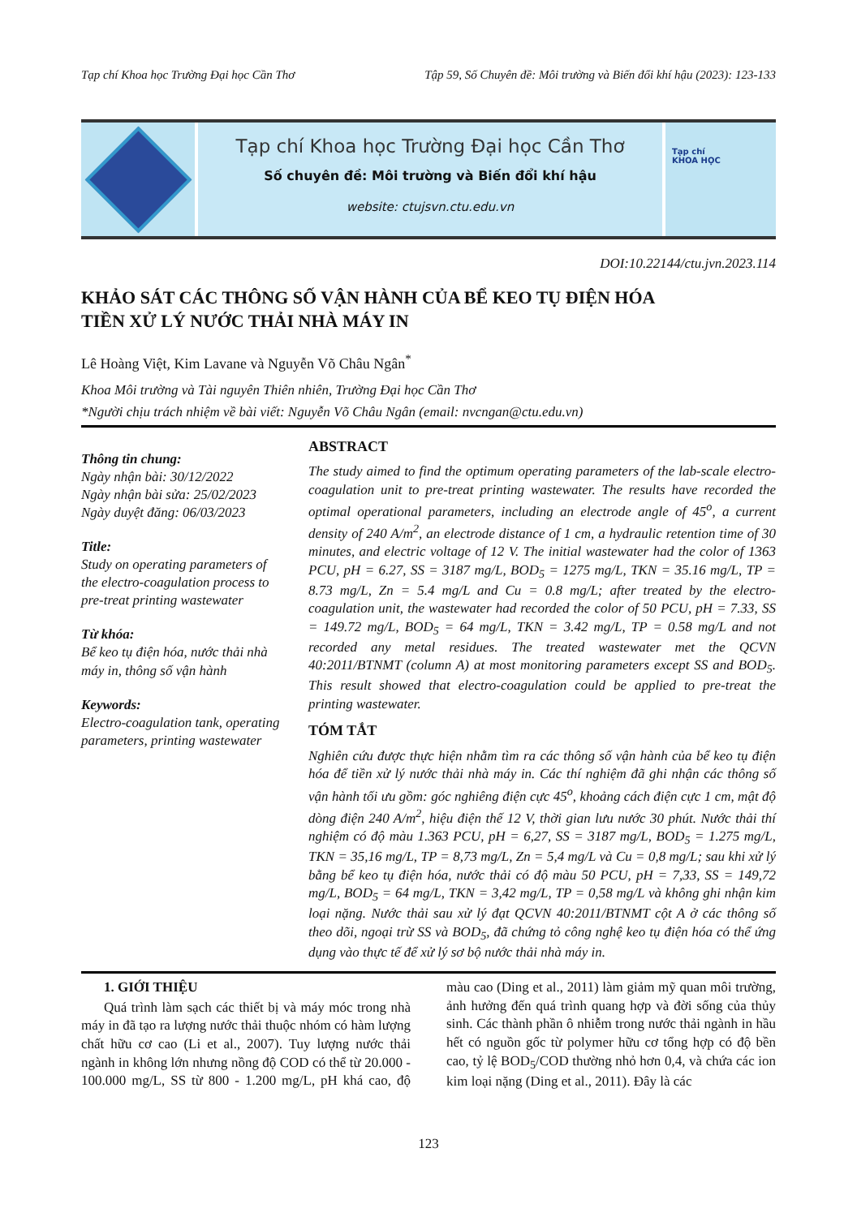Tạp chí Khoa học Trường Đại học Cần Thơ Tập 59, Số Chuyên đề: Môi trường và Biến đổi khí hậu (2023): 123-133
Tạp chí Khoa học Trường Đại học Cần Thơ
Số chuyên đề: Môi trường và Biến đổi khí hậu
website: ctujsvn.ctu.edu.vn
Tạp chí
KHOA HỌC
DOI:10.22144/ctu.jvn.2023.114
KHẢO SÁT CÁC THÔNG SỐ VẬN HÀNH CỦA BỂ KEO TỤ ĐIỆN HÓA
TIỀN XỬ LÝ NƯỚC THẢI NHÀ MÁY IN
Lê Hoàng Việt, Kim Lavane và Nguyễn Võ Châu Ngân<sup>*</sup>
Khoa Môi trường và Tài nguyên Thiên nhiên, Trường Đại học Cần Thơ
*Người chịu trách nhiệm về bài viết: Nguyễn Võ Châu Ngân (email: nvcngan@ctu.edu.vn)
Thông tin chung:
Ngày nhận bài: 30/12/2022
Ngày nhận bài sửa: 25/02/2023
Ngày duyệt đăng: 06/03/2023
Title:
Study on operating parameters of the electro-coagulation process to pre-treat printing wastewater
Từ khóa:
Bể keo tụ điện hóa, nước thải nhà máy in, thông số vận hành
Keywords:
Electro-coagulation tank, operating parameters, printing wastewater
ABSTRACT
The study aimed to find the optimum operating parameters of the lab-scale electro-coagulation unit to pre-treat printing wastewater. The results have recorded the optimal operational parameters, including an electrode angle of 45<sup>o</sup>, a current density of 240 A/m<sup>2</sup>, an electrode distance of 1 cm, a hydraulic retention time of 30 minutes, and electric voltage of 12 V. The initial wastewater had the color of 1363 PCU, pH = 6.27, SS = 3187 mg/L, BOD<sub>5</sub> = 1275 mg/L, TKN = 35.16 mg/L, TP = 8.73 mg/L, Zn = 5.4 mg/L and Cu = 0.8 mg/L; after treated by the electro-coagulation unit, the wastewater had recorded the color of 50 PCU, pH = 7.33, SS = 149.72 mg/L, BOD<sub>5</sub> = 64 mg/L, TKN = 3.42 mg/L, TP = 0.58 mg/L and not recorded any metal residues. The treated wastewater met the QCVN 40:2011/BTNMT (column A) at most monitoring parameters except SS and BOD<sub>5</sub>. This result showed that electro-coagulation could be applied to pre-treat the printing wastewater.
TÓM TẮT
Nghiên cứu được thực hiện nhằm tìm ra các thông số vận hành của bể keo tụ điện hóa để tiền xử lý nước thải nhà máy in. Các thí nghiệm đã ghi nhận các thông số vận hành tối ưu gồm: góc nghiêng điện cực 45<sup>o</sup>, khoảng cách điện cực 1 cm, mật độ dòng điện 240 A/m<sup>2</sup>, hiệu điện thế 12 V, thời gian lưu nước 30 phút. Nước thải thí nghiệm có độ màu 1.363 PCU, pH = 6,27, SS = 3187 mg/L, BOD<sub>5</sub> = 1.275 mg/L, TKN = 35,16 mg/L, TP = 8,73 mg/L, Zn = 5,4 mg/L và Cu = 0,8 mg/L; sau khi xử lý bằng bể keo tụ điện hóa, nước thải có độ màu 50 PCU, pH = 7,33, SS = 149,72 mg/L, BOD<sub>5</sub> = 64 mg/L, TKN = 3,42 mg/L, TP = 0,58 mg/L và không ghi nhận kim loại nặng. Nước thải sau xử lý đạt QCVN 40:2011/BTNMT cột A ở các thông số theo dõi, ngoại trừ SS và BOD<sub>5</sub>, đã chứng tỏ công nghệ keo tụ điện hóa có thể ứng dụng vào thực tế để xử lý sơ bộ nước thải nhà máy in.
1. GIỚI THIỆU
Quá trình làm sạch các thiết bị và máy móc trong nhà máy in đã tạo ra lượng nước thải thuộc nhóm có hàm lượng chất hữu cơ cao (Li et al., 2007). Tuy lượng nước thải ngành in không lớn nhưng nồng độ COD có thể từ 20.000 - 100.000 mg/L, SS từ 800 - 1.200 mg/L, pH khá cao, độ màu cao (Ding et al., 2011) làm giảm mỹ quan môi trường, ảnh hưởng đến quá trình quang hợp và đời sống của thủy sinh. Các thành phần ô nhiễm trong nước thải ngành in hầu hết có nguồn gốc từ polymer hữu cơ tổng hợp có độ bền cao, tỷ lệ BOD<sub>5</sub>/COD thường nhỏ hơn 0,4, và chứa các ion kim loại nặng (Ding et al., 2011). Đây là các
123